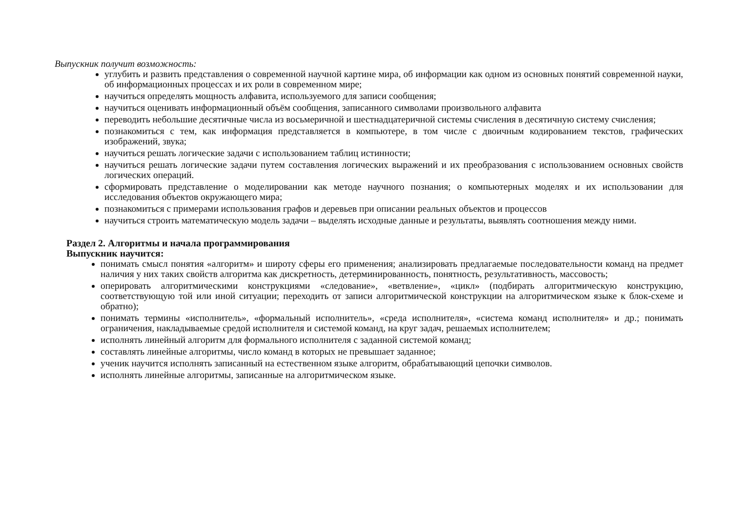Выпускник получит возможность:
углубить и развить представления о современной научной картине мира, об информации как одном из основных понятий современной науки, об информационных процессах и их роли в современном мире;
научиться определять мощность алфавита, используемого для записи сообщения;
научиться оценивать информационный объём сообщения, записанного символами произвольного алфавита
переводить небольшие десятичные числа из восьмеричной и шестнадцатеричной системы счисления в десятичную систему счисления;
познакомиться с тем, как информация представляется в компьютере, в том числе с двоичным кодированием текстов, графических изображений, звука;
научиться решать логические задачи с использованием таблиц истинности;
научиться решать логические задачи путем составления логических выражений и их преобразования с использованием основных свойств логических операций.
сформировать представление о моделировании как методе научного познания; о компьютерных моделях и их использовании для исследования объектов окружающего мира;
познакомиться с примерами использования графов и деревьев при описании реальных объектов и процессов
научиться строить математическую модель задачи – выделять исходные данные и результаты, выявлять соотношения между ними.
Раздел 2. Алгоритмы и начала программирования
Выпускник научится:
понимать смысл понятия «алгоритм» и широту сферы его применения; анализировать предлагаемые последовательности команд на предмет наличия у них таких свойств алгоритма как дискретность, детерминированность, понятность, результативность, массовость;
оперировать алгоритмическими конструкциями «следование», «ветвление», «цикл» (подбирать алгоритмическую конструкцию, соответствующую той или иной ситуации; переходить от записи алгоритмической конструкции на алгоритмическом языке к блок-схеме и обратно);
понимать термины «исполнитель», «формальный исполнитель», «среда исполнителя», «система команд исполнителя» и др.; понимать ограничения, накладываемые средой исполнителя и системой команд, на круг задач, решаемых исполнителем;
исполнять линейный алгоритм для формального исполнителя с заданной системой команд;
составлять линейные алгоритмы, число команд в которых не превышает заданное;
ученик научится исполнять записанный на естественном языке алгоритм, обрабатывающий цепочки символов.
исполнять линейные алгоритмы, записанные на алгоритмическом языке.